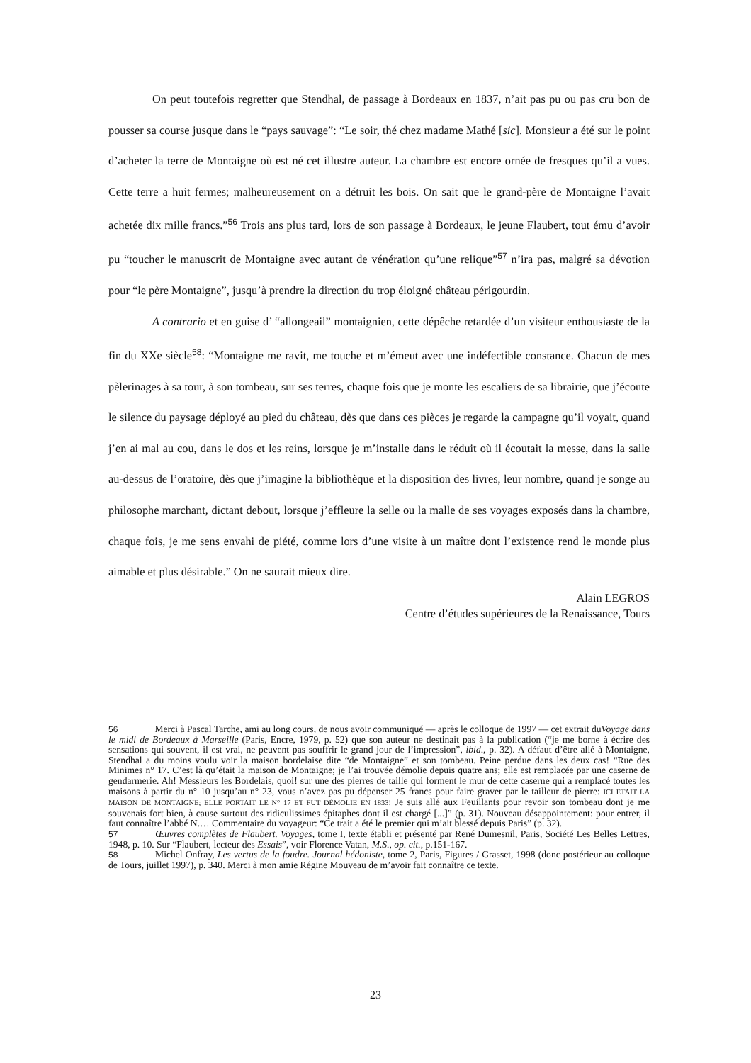On peut toutefois regretter que Stendhal, de passage à Bordeaux en 1837, n’ait pas pu ou pas cru bon de pousser sa course jusque dans le “pays sauvage”: “Le soir, thé chez madame Mathé [sic]. Monsieur a été sur le point d’acheter la terre de Montaigne où est né cet illustre auteur. La chambre est encore ornée de fresques qu’il a vues. Cette terre a huit fermes; malheureusement on a détruit les bois. On sait que le grand-père de Montaigne l’avait achetée dix mille francs.”<sup>56</sup> Trois ans plus tard, lors de son passage à Bordeaux, le jeune Flaubert, tout ému d’avoir pu “toucher le manuscrit de Montaigne avec autant de vénération qu’une relique”<sup>57</sup> n’ira pas, malgré sa dévotion pour “le père Montaigne”, jusqu’à prendre la direction du trop éloigné château périgourdin.
A contrario et en guise d’ “allongeail” montaignien, cette dépêche retardée d’un visiteur enthousiaste de la fin du XXe siècle<sup>58</sup>: “Montaigne me ravit, me touche et m’émeut avec une indéfectible constance. Chacun de mes pèlerinages à sa tour, à son tombeau, sur ses terres, chaque fois que je monte les escaliers de sa librairie, que j’écoute le silence du paysage déployé au pied du château, dès que dans ces pièces je regarde la campagne qu’il voyait, quand j’en ai mal au cou, dans le dos et les reins, lorsque je m’installe dans le réduit où il écoutait la messe, dans la salle au-dessus de l’oratoire, dès que j’imagine la bibliothèque et la disposition des livres, leur nombre, quand je songe au philosophe marchant, dictant debout, lorsque j’effleure la selle ou la malle de ses voyages exposés dans la chambre, chaque fois, je me sens envahi de piété, comme lors d’une visite à un maître dont l’existence rend le monde plus aimable et plus désirable.” On ne saurait mieux dire.
Alain LEGROS
Centre d’études supérieures de la Renaissance, Tours
56 Merci à Pascal Tarche, ami au long cours, de nous avoir communiqué — après le colloque de 1997 — cet extrait duVoyage dans le midi de Bordeaux à Marseille (Paris, Encre, 1979, p. 52) que son auteur ne destinait pas à la publication (“je me borne à écrire des sensations qui souvent, il est vrai, ne peuvent pas souffrir le grand jour de l’impression”, ibid., p. 32). A défaut d’être allé à Montaigne, Stendhal a du moins voulu voir la maison bordelaise dite “de Montaigne” et son tombeau. Peine perdue dans les deux cas! “Rue des Minimes n° 17. C’est là qu’était la maison de Montaigne; je l’ai trouvée démolie depuis quatre ans; elle est remplacée par une caserne de gendarmerie. Ah! Messieurs les Bordelais, quoi! sur une des pierres de taille qui forment le mur de cette caserne qui a remplacé toutes les maisons à partir du n° 10 jusqu’au n° 23, vous n’avez pas pu dépenser 25 francs pour faire graver par le tailleur de pierre: ICI ETAIT LA MAISON DE MONTAIGNE; ELLE PORTAIT LE N° 17 ET FUT DÉMOLIE EN 1833! Je suis allé aux Feuillants pour revoir son tombeau dont je me souvenais fort bien, à cause surtout des ridiculissimes épitaphes dont il est chargé [...]” (p. 31). Nouveau désappointement: pour entrer, il faut connaître l’abbé N.… Commentaire du voyageur: “Ce trait a été le premier qui m’ait blessé depuis Paris” (p. 32).
57 Œuvres complètes de Flaubert. Voyages, tome I, texte établi et présenté par René Dumesnil, Paris, Société Les Belles Lettres, 1948, p. 10. Sur “Flaubert, lecteur des Essais”, voir Florence Vatan, M.S., op. cit., p.151-167.
58 Michel Onfray, Les vertus de la foudre. Journal hédoniste, tome 2, Paris, Figures / Grasset, 1998 (donc postérieur au colloque de Tours, juillet 1997), p. 340. Merci à mon amie Régine Mouveau de m’avoir fait connaître ce texte.
23